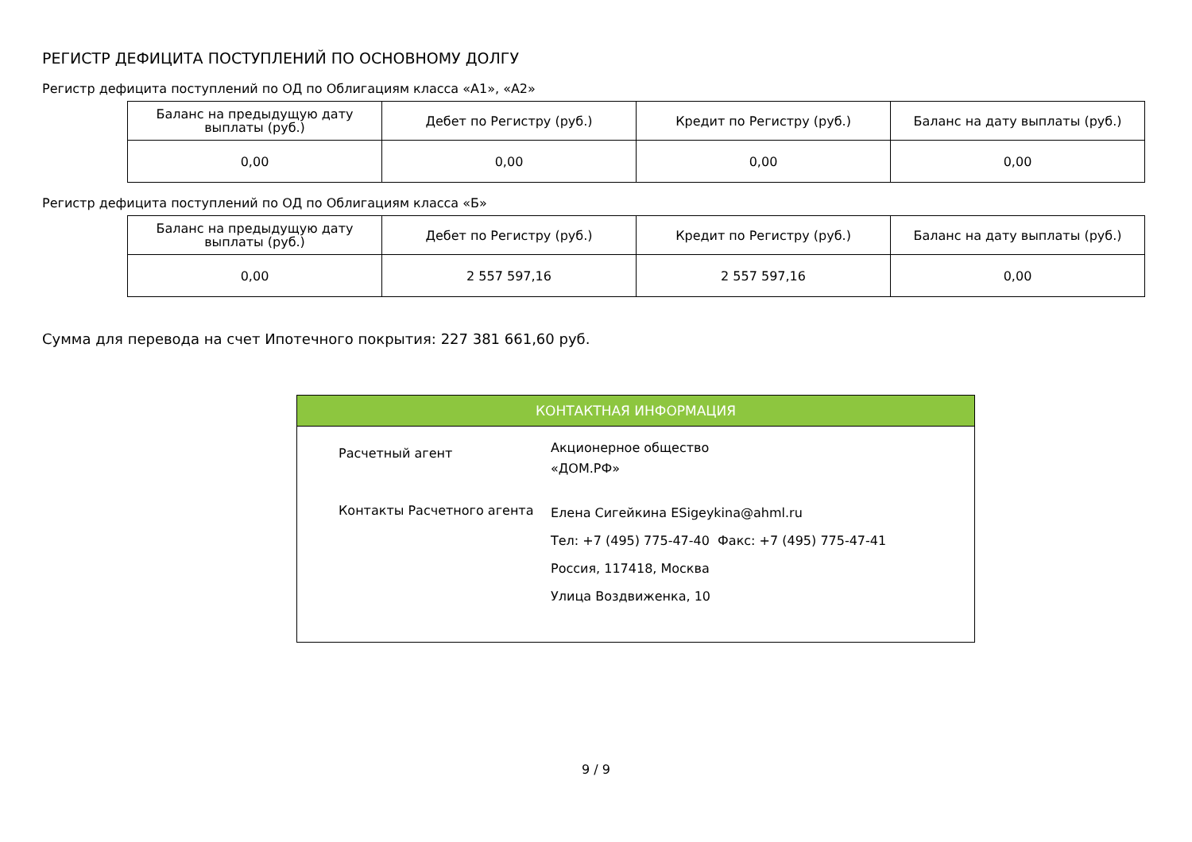РЕГИСТР ДЕФИЦИТА ПОСТУПЛЕНИЙ ПО ОСНОВНОМУ ДОЛГУ
Регистр дефицита поступлений по ОД по Облигациям класса «А1», «А2»
| Баланс на предыдущую дату выплаты (руб.) | Дебет по Регистру (руб.) | Кредит по Регистру (руб.) | Баланс на дату выплаты (руб.) |
| --- | --- | --- | --- |
| 0,00 | 0,00 | 0,00 | 0,00 |
Регистр дефицита поступлений по ОД по Облигациям класса «Б»
| Баланс на предыдущую дату выплаты (руб.) | Дебет по Регистру (руб.) | Кредит по Регистру (руб.) | Баланс на дату выплаты (руб.) |
| --- | --- | --- | --- |
| 0,00 | 2 557 597,16 | 2 557 597,16 | 0,00 |
Сумма для перевода на счет Ипотечного покрытия: 227 381 661,60 руб.
КОНТАКТНАЯ ИНФОРМАЦИЯ
| Расчетный агент | Акционерное общество «ДОМ.РФ» |
| Контакты Расчетного агента | Елена Сигейкина ESigeykina@ahml.ru Тел: +7 (495) 775-47-40 Факс: +7 (495) 775-47-41 Россия, 117418, Москва Улица Воздвиженка, 10 |
9 / 9